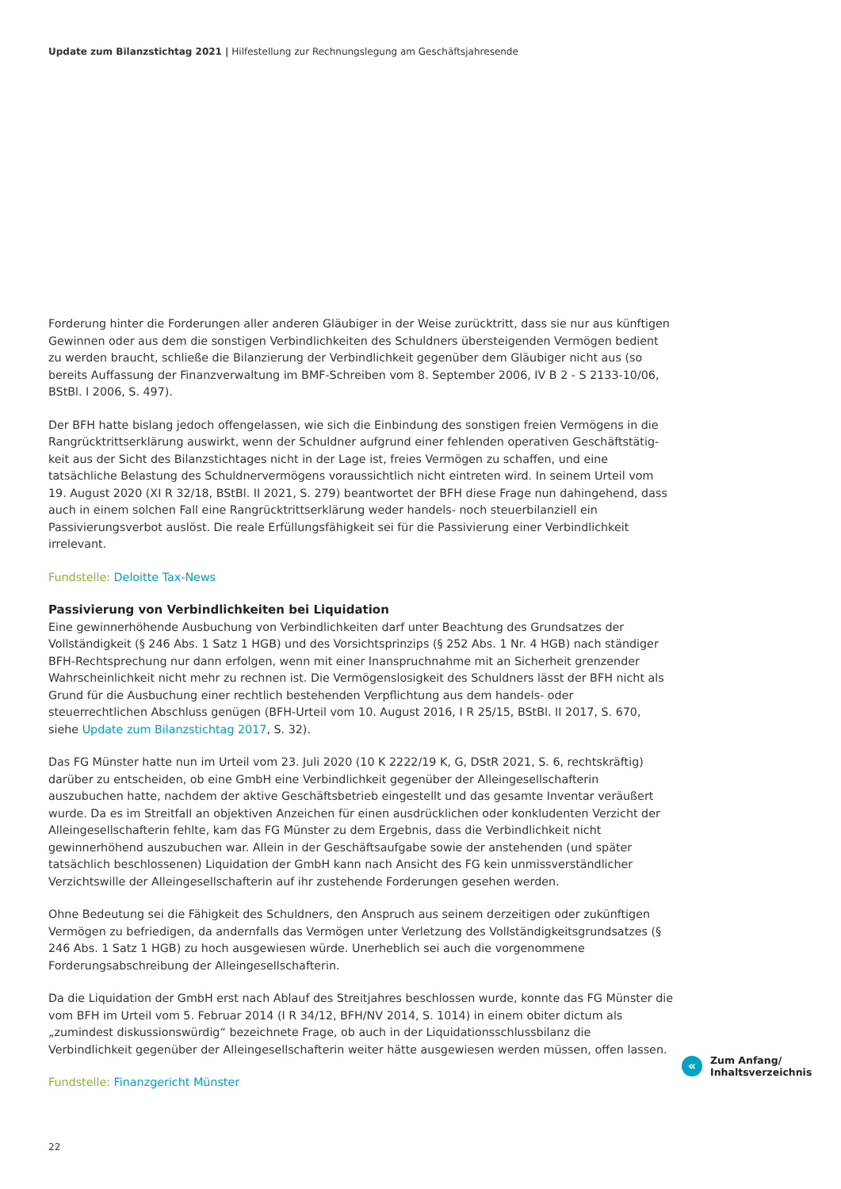Update zum Bilanzstichtag 2021 | Hilfestellung zur Rechnungslegung am Geschäftsjahresende
Forderung hinter die Forderungen aller anderen Gläubiger in der Weise zurücktritt, dass sie nur aus künftigen Gewinnen oder aus dem die sonstigen Verbindlichkeiten des Schuldners übersteigenden Vermögen bedient zu werden braucht, schließe die Bilanzierung der Verbindlichkeit gegenüber dem Gläubiger nicht aus (so bereits Auffassung der Finanzverwaltung im BMF-Schreiben vom 8. September 2006, IV B 2 - S 2133-10/06, BStBl. I 2006, S. 497).
Der BFH hatte bislang jedoch offengelassen, wie sich die Einbindung des sonstigen freien Vermögens in die Rangrücktrittserklärung auswirkt, wenn der Schuldner aufgrund einer fehlenden operativen Geschäftstätig­keit aus der Sicht des Bilanzstichtages nicht in der Lage ist, freies Vermögen zu schaffen, und eine tatsächliche Belastung des Schuldnervermögens voraussichtlich nicht eintreten wird. In seinem Urteil vom 19. August 2020 (XI R 32/18, BStBl. II 2021, S. 279) beantwortet der BFH diese Frage nun dahingehend, dass auch in einem solchen Fall eine Rangrücktrittserklärung weder handels- noch steuerbilanziell ein Passivierungsverbot auslöst. Die reale Erfüllungsfähigkeit sei für die Passivierung einer Verbindlichkeit irrelevant.
Fundstelle: Deloitte Tax-News
Passivierung von Verbindlichkeiten bei Liquidation
Eine gewinnerhöhende Ausbuchung von Verbindlichkeiten darf unter Beachtung des Grundsatzes der Vollstän­digkeit (§ 246 Abs. 1 Satz 1 HGB) und des Vorsichtsprinzips (§ 252 Abs. 1 Nr. 4 HGB) nach ständiger BFH-Recht­sprechung nur dann erfolgen, wenn mit einer Inanspruchnahme mit an Sicherheit grenzender Wahrscheinlich­keit nicht mehr zu rechnen ist. Die Vermögenslosigkeit des Schuldners lässt der BFH nicht als Grund für die Ausbuchung einer rechtlich bestehenden Verpflichtung aus dem handels- oder steuerrechtlichen Abschluss genügen (BFH-Urteil vom 10. August 2016, I R 25/15, BStBl. II 2017, S. 670, siehe Update zum Bilanzstichtag 2017, S. 32).
Das FG Münster hatte nun im Urteil vom 23. Juli 2020 (10 K 2222/19 K, G, DStR 2021, S. 6, rechtskräftig) darüber zu entscheiden, ob eine GmbH eine Verbindlichkeit gegenüber der Alleingesellschafterin auszubuchen hatte, nachdem der aktive Geschäftsbetrieb eingestellt und das gesamte Inventar veräußert wurde. Da es im Streitfall an objektiven Anzeichen für einen ausdrücklichen oder konkludenten Verzicht der Alleingesellschafterin fehlte, kam das FG Münster zu dem Ergebnis, dass die Verbindlichkeit nicht gewinnerhöhend auszubuchen war. Allein in der Geschäftsaufgabe sowie der anstehenden (und später tatsächlich beschlossenen) Liquidation der GmbH kann nach Ansicht des FG kein unmissverständlicher Verzichtswille der Alleingesellschafterin auf ihr zustehende Forderungen gesehen werden.
Ohne Bedeutung sei die Fähigkeit des Schuldners, den Anspruch aus seinem derzeitigen oder zukünftigen Vermögen zu befriedigen, da andernfalls das Vermögen unter Verletzung des Vollständigkeitsgrundsatzes (§ 246 Abs. 1 Satz 1 HGB) zu hoch ausgewiesen würde. Unerheblich sei auch die vorgenommene Forderungsabschrei­bung der Alleingesellschafterin.
Da die Liquidation der GmbH erst nach Ablauf des Streitjahres beschlossen wurde, konnte das FG Münster die vom BFH im Urteil vom 5. Februar 2014 (I R 34/12, BFH/NV 2014, S. 1014) in einem obiter dictum als „zumindest diskussionswürdig“ bezeichnete Frage, ob auch in der Liquidationsschlussbilanz die Verbindlichkeit gegenüber der Alleingesellschafterin weiter hätte ausgewiesen werden müssen, offen lassen.
Fundstelle: Finanzgericht Münster
«
Zum Anfang/
Inhaltsverzeichnis
22